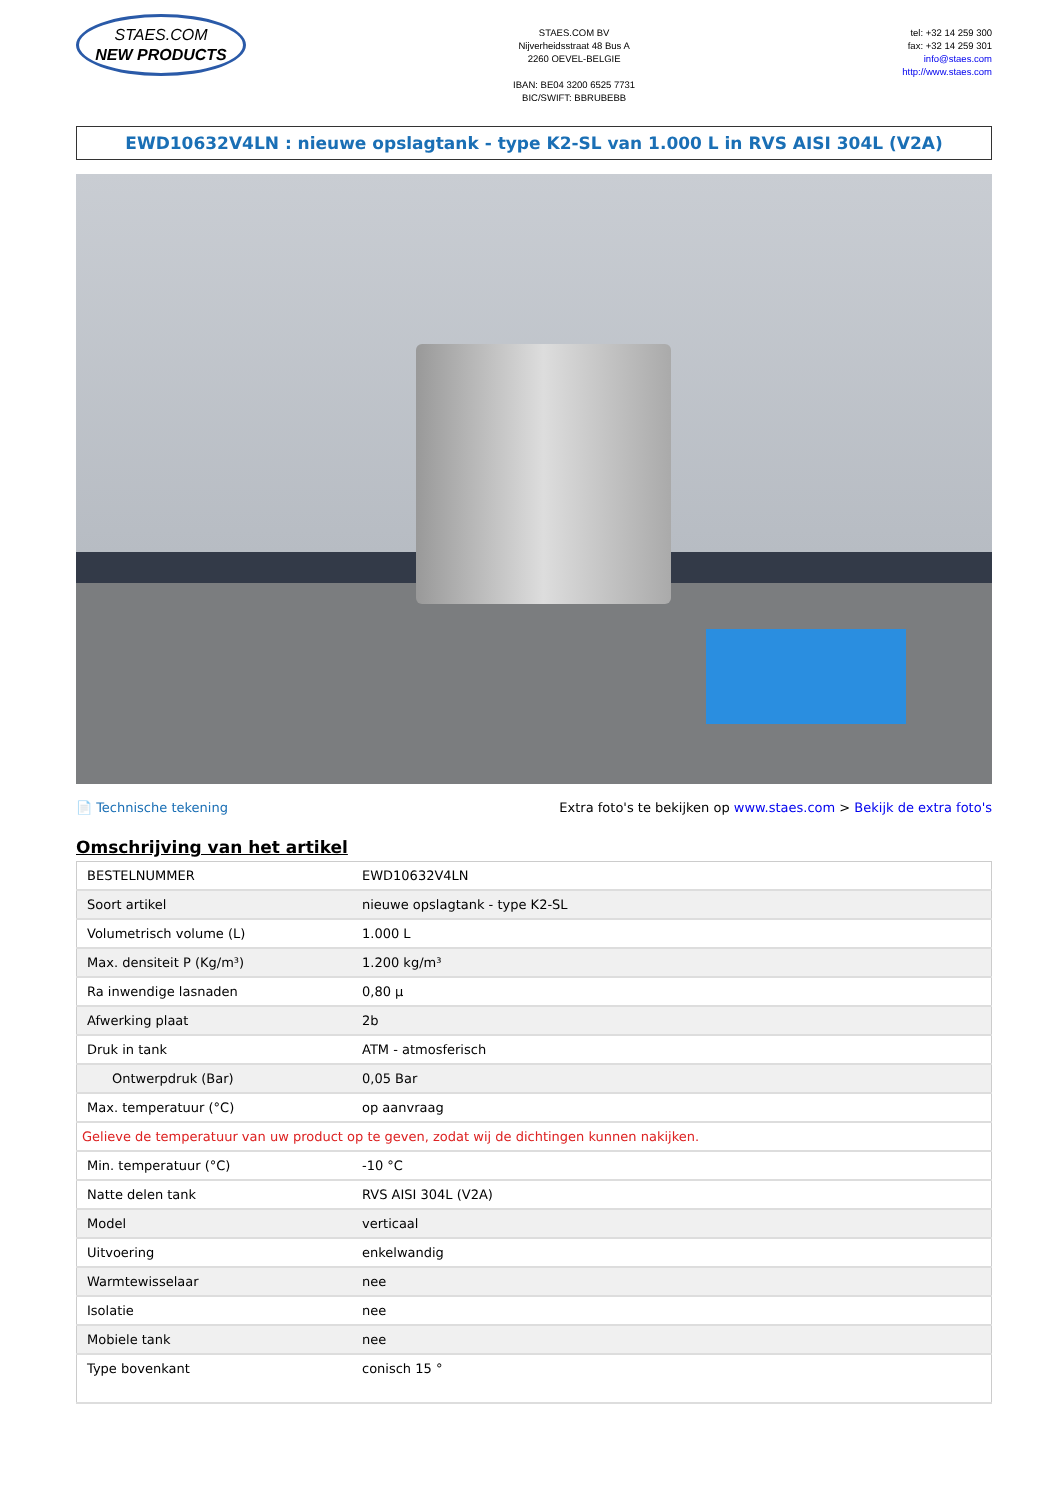STAES.COM
NEW PRODUCTS
STAES.COM BV
Nijverheidsstraat 48 Bus A
2260 OEVEL-BELGIE
IBAN: BE04 3200 6525 7731
BIC/SWIFT: BBRUBEBB
tel: +32 14 259 300
fax: +32 14 259 301
info@staes.com
http://www.staes.com
EWD10632V4LN : nieuwe opslagtank - type K2-SL van 1.000 L in RVS AISI 304L (V2A)
📄 Technische tekening Extra foto's te bekijken op www.staes.com > Bekijk de extra foto's
Omschrijving van het artikel
| BESTELNUMMER | EWD10632V4LN |
| Soort artikel | nieuwe opslagtank - type K2-SL |
| Volumetrisch volume (L) | 1.000 L |
| Max. densiteit P (Kg/m³) | 1.200 kg/m³ |
| Ra inwendige lasnaden | 0,80 µ |
| Afwerking plaat | 2b |
| Druk in tank | ATM - atmosferisch |
| Ontwerpdruk (Bar) | 0,05 Bar |
| Max. temperatuur (°C) | op aanvraag |
| Gelieve de temperatuur van uw product op te geven, zodat wij de dichtingen kunnen nakijken. | |
| Min. temperatuur (°C) | -10 °C |
| Natte delen tank | RVS AISI 304L (V2A) |
| Model | verticaal |
| Uitvoering | enkelwandig |
| Warmtewisselaar | nee |
| Isolatie | nee |
| Mobiele tank | nee |
| Type bovenkant | conisch 15 ° |